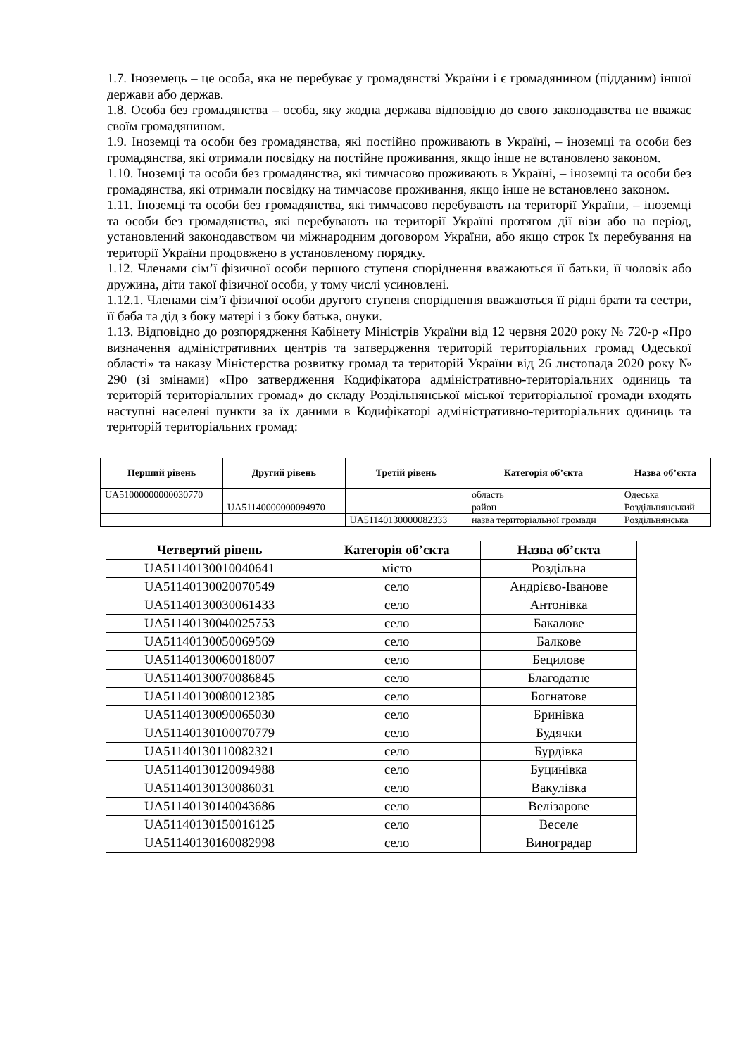1.7. Іноземець – це особа, яка не перебуває у громадянстві України і є громадянином (підданим) іншої держави або держав.
1.8. Особа без громадянства – особа, яку жодна держава відповідно до свого законодавства не вважає своїм громадянином.
1.9. Іноземці та особи без громадянства, які постійно проживають в Україні, – іноземці та особи без громадянства, які отримали посвідку на постійне проживання, якщо інше не встановлено законом.
1.10. Іноземці та особи без громадянства, які тимчасово проживають в Україні, – іноземці та особи без громадянства, які отримали посвідку на тимчасове проживання, якщо інше не встановлено законом.
1.11. Іноземці та особи без громадянства, які тимчасово перебувають на території України, – іноземці та особи без громадянства, які перебувають на території Україні протягом дії візи або на період, установлений законодавством чи міжнародним договором України, або якщо строк їх перебування на території України продовжено в установленому порядку.
1.12. Членами сім’ї фізичної особи першого ступеня споріднення вважаються її батьки, її чоловік або дружина, діти такої фізичної особи, у тому числі усиновлені.
1.12.1. Членами сім’ї фізичної особи другого ступеня споріднення вважаються її рідні брати та сестри, її баба та дід з боку матері і з боку батька, онуки.
1.13. Відповідно до розпорядження Кабінету Міністрів України від 12 червня 2020 року № 720-р «Про визначення адміністративних центрів та затвердження територій територіальних громад Одеської області» та наказу Міністерства розвитку громад та територій України від 26 листопада 2020 року № 290 (зі змінами) «Про затвердження Кодифікатора адміністративно-територіальних одиниць та територій територіальних громад» до складу Роздільнянської міської територіальної громади входять наступні населені пункти за їх даними в Кодифікаторі адміністративно-територіальних одиниць та територій територіальних громад:
| Перший рівень | Другий рівень | Третій рівень | Категорія об’єкта | Назва об’єкта |
| --- | --- | --- | --- | --- |
| UA51000000000030770 | | | область | Одеська |
| | UA51140000000094970 | | район | Роздільнянський |
| | | UA51140130000082333 | назва територіальної громади | Роздільнянська |
| Четвертий рівень | Категорія об’єкта | Назва об’єкта |
| --- | --- | --- |
| UA51140130010040641 | місто | Роздільна |
| UA51140130020070549 | село | Андрієво-Іванове |
| UA51140130030061433 | село | Антонівка |
| UA51140130040025753 | село | Бакалове |
| UA51140130050069569 | село | Балкове |
| UA51140130060018007 | село | Бецилове |
| UA51140130070086845 | село | Благодатне |
| UA51140130080012385 | село | Богнатове |
| UA51140130090065030 | село | Бринівка |
| UA51140130100070779 | село | Будячки |
| UA51140130110082321 | село | Бурдівка |
| UA51140130120094988 | село | Буцинівка |
| UA51140130130086031 | село | Вакулівка |
| UA51140130140043686 | село | Велізарове |
| UA51140130150016125 | село | Веселе |
| UA51140130160082998 | село | Виноградар |